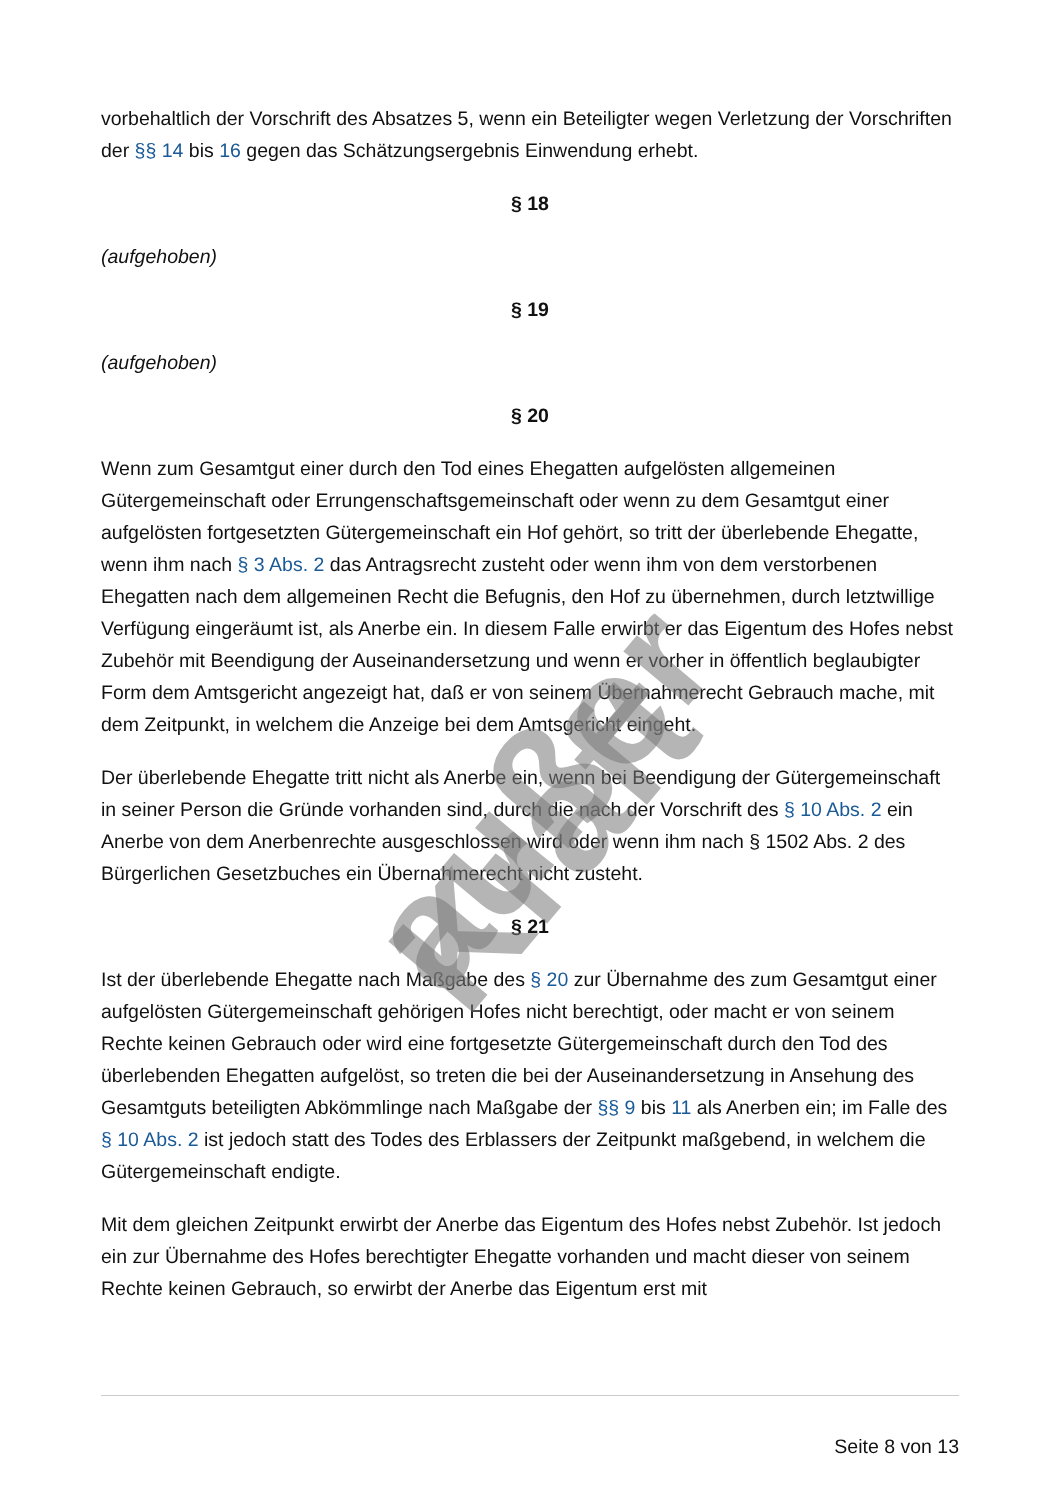vorbehaltlich der Vorschrift des Absatzes 5, wenn ein Beteiligter wegen Verletzung der Vorschriften der §§ 14 bis 16 gegen das Schätzungsergebnis Einwendung erhebt.
§ 18
(aufgehoben)
§ 19
(aufgehoben)
§ 20
Wenn zum Gesamtgut einer durch den Tod eines Ehegatten aufgelösten allgemeinen Gütergemeinschaft oder Errungenschaftsgemeinschaft oder wenn zu dem Gesamtgut einer aufgelösten fortgesetzten Gütergemeinschaft ein Hof gehört, so tritt der überlebende Ehegatte, wenn ihm nach § 3 Abs. 2 das Antragsrecht zusteht oder wenn ihm von dem verstorbenen Ehegatten nach dem allgemeinen Recht die Befugnis, den Hof zu übernehmen, durch letztwillige Verfügung eingeräumt ist, als Anerbe ein. In diesem Falle erwirbt er das Eigentum des Hofes nebst Zubehör mit Beendigung der Auseinandersetzung und wenn er vorher in öffentlich beglaubigter Form dem Amtsgericht angezeigt hat, daß er von seinem Übernahmerecht Gebrauch mache, mit dem Zeitpunkt, in welchem die Anzeige bei dem Amtsgericht eingeht.
Der überlebende Ehegatte tritt nicht als Anerbe ein, wenn bei Beendigung der Gütergemeinschaft in seiner Person die Gründe vorhanden sind, durch die nach der Vorschrift des § 10 Abs. 2 ein Anerbe von dem Anerbenrechte ausgeschlossen wird oder wenn ihm nach § 1502 Abs. 2 des Bürgerlichen Gesetzbuches ein Übernahmerecht nicht zusteht.
§ 21
Ist der überlebende Ehegatte nach Maßgabe des § 20 zur Übernahme des zum Gesamtgut einer aufgelösten Gütergemeinschaft gehörigen Hofes nicht berechtigt, oder macht er von seinem Rechte keinen Gebrauch oder wird eine fortgesetzte Gütergemeinschaft durch den Tod des überlebenden Ehegatten aufgelöst, so treten die bei der Auseinandersetzung in Ansehung des Gesamtguts beteiligten Abkömmlinge nach Maßgabe der §§ 9 bis 11 als Anerben ein; im Falle des § 10 Abs. 2 ist jedoch statt des Todes des Erblassers der Zeitpunkt maßgebend, in welchem die Gütergemeinschaft endigte.
Mit dem gleichen Zeitpunkt erwirbt der Anerbe das Eigentum des Hofes nebst Zubehör. Ist jedoch ein zur Übernahme des Hofes berechtigter Ehegatte vorhanden und macht dieser von seinem Rechte keinen Gebrauch, so erwirbt der Anerbe das Eigentum erst mit
außer Kraft
Seite 8 von 13